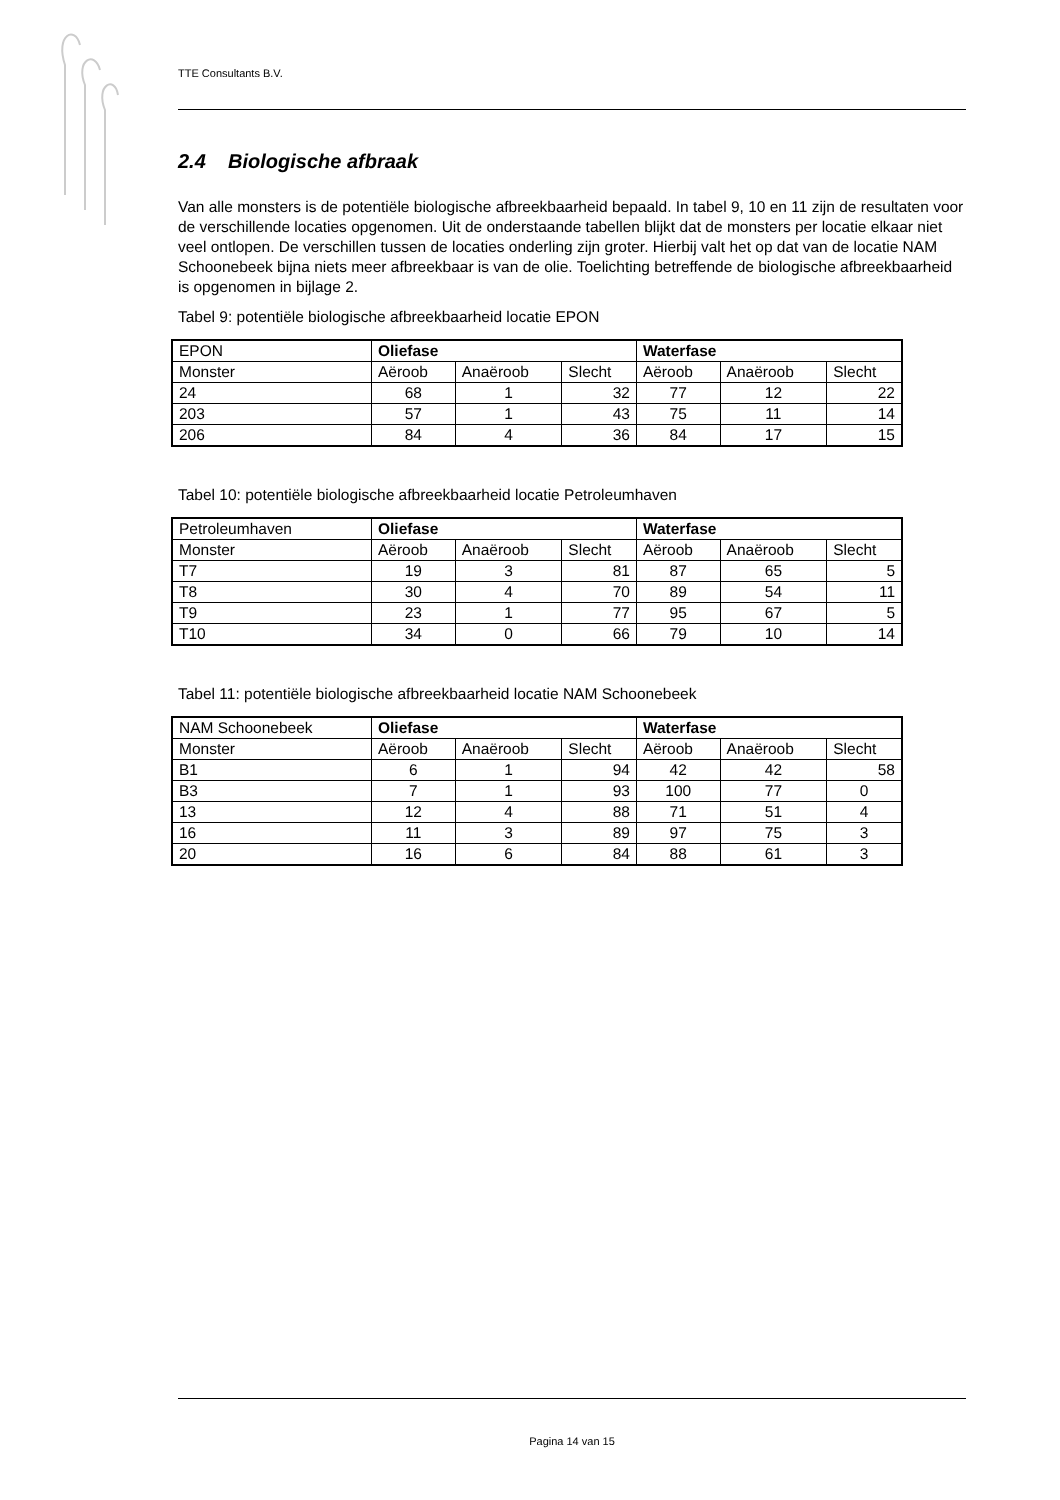TTE Consultants B.V.
2.4 Biologische afbraak
Van alle monsters is de potentiële biologische afbreekbaarheid bepaald. In tabel 9, 10 en 11 zijn de resultaten voor de verschillende locaties opgenomen. Uit de onderstaande tabellen blijkt dat de monsters per locatie elkaar niet veel ontlopen. De verschillen tussen de locaties onderling zijn groter. Hierbij valt het op dat van de locatie NAM Schoonebeek bijna niets meer afbreekbaar is van de olie. Toelichting betreffende de biologische afbreekbaarheid is opgenomen in bijlage 2.
Tabel 9: potentiële biologische afbreekbaarheid locatie EPON
| EPON | Oliefase | | | Waterfase | | |
| Monster | Aëroob | Anaëroob | Slecht | Aëroob | Anaëroob | Slecht |
| 24 | 68 | 1 | 32 | 77 | 12 | 22 |
| 203 | 57 | 1 | 43 | 75 | 11 | 14 |
| 206 | 84 | 4 | 36 | 84 | 17 | 15 |
Tabel 10: potentiële biologische afbreekbaarheid locatie Petroleumhaven
| Petroleumhaven | Oliefase | | | Waterfase | | |
| Monster | Aëroob | Anaëroob | Slecht | Aëroob | Anaëroob | Slecht |
| T7 | 19 | 3 | 81 | 87 | 65 | 5 |
| T8 | 30 | 4 | 70 | 89 | 54 | 11 |
| T9 | 23 | 1 | 77 | 95 | 67 | 5 |
| T10 | 34 | 0 | 66 | 79 | 10 | 14 |
Tabel 11: potentiële biologische afbreekbaarheid locatie NAM Schoonebeek
| NAM Schoonebeek | Oliefase | | | Waterfase | | |
| Monster | Aëroob | Anaëroob | Slecht | Aëroob | Anaëroob | Slecht |
| B1 | 6 | 1 | 94 | 42 | 42 | 58 |
| B3 | 7 | 1 | 93 | 100 | 77 | 0 |
| 13 | 12 | 4 | 88 | 71 | 51 | 4 |
| 16 | 11 | 3 | 89 | 97 | 75 | 3 |
| 20 | 16 | 6 | 84 | 88 | 61 | 3 |
Pagina 14 van 15